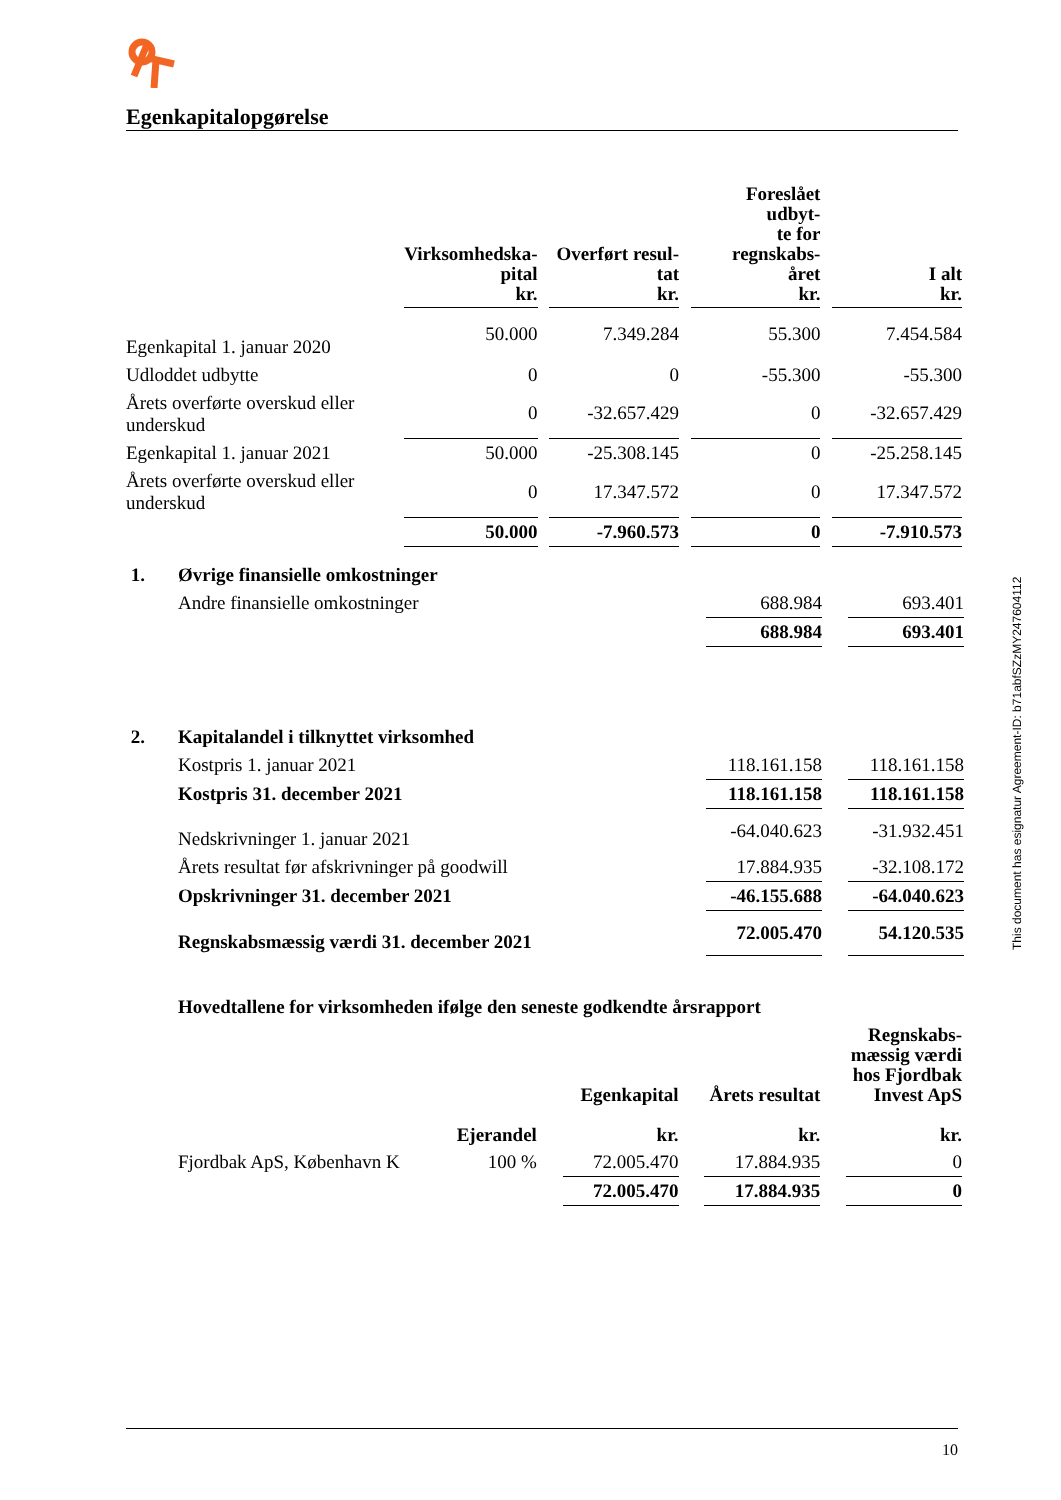Egenkapitalopgørelse
| | Virksomhedska- pital kr. | | Overført resul- tat kr. | | Foreslået udbyt- te for regnskabs- året kr. | | I alt kr. |
| --- | --- | --- | --- | --- | --- | --- | --- |
| Egenkapital 1. januar 2020 | 50.000 | | 7.349.284 | | 55.300 | | 7.454.584 |
| Udloddet udbytte | 0 | | 0 | | -55.300 | | -55.300 |
| Årets overførte overskud eller underskud | 0 | | -32.657.429 | | 0 | | -32.657.429 |
| Egenkapital 1. januar 2021 | 50.000 | | -25.308.145 | | 0 | | -25.258.145 |
| Årets overførte overskud eller underskud | 0 | | 17.347.572 | | 0 | | 17.347.572 |
| | 50.000 | | -7.960.573 | | 0 | | -7.910.573 |
| 1. | Øvrige finansielle omkostninger | | | |
| | Andre finansielle omkostninger | 688.984 | | 693.401 |
| | | 688.984 | | 693.401 |
| 2. | Kapitalandel i tilknyttet virksomhed | | | |
| | Kostpris 1. januar 2021 | 118.161.158 | | 118.161.158 |
| | Kostpris 31. december 2021 | 118.161.158 | | 118.161.158 |
| | Nedskrivninger 1. januar 2021 | -64.040.623 | | -31.932.451 |
| | Årets resultat før afskrivninger på goodwill | 17.884.935 | | -32.108.172 |
| | Opskrivninger 31. december 2021 | -46.155.688 | | -64.040.623 |
| | Regnskabsmæssig værdi 31. december 2021 | 72.005.470 | | 54.120.535 |
Hovedtallene for virksomheden ifølge den seneste godkendte årsrapport
| | Ejerandel | | Egenkapital kr. | | Årets resultat kr. | | Regnskabs- mæssig værdi hos Fjordbak Invest ApS kr. |
| --- | --- | --- | --- | --- | --- | --- | --- |
| Fjordbak ApS, København K | 100 % | | 72.005.470 | | 17.884.935 | | 0 |
| | | | 72.005.470 | | 17.884.935 | | 0 |
This document has esignatur Agreement-ID: b71abfSZzMY247604112
10